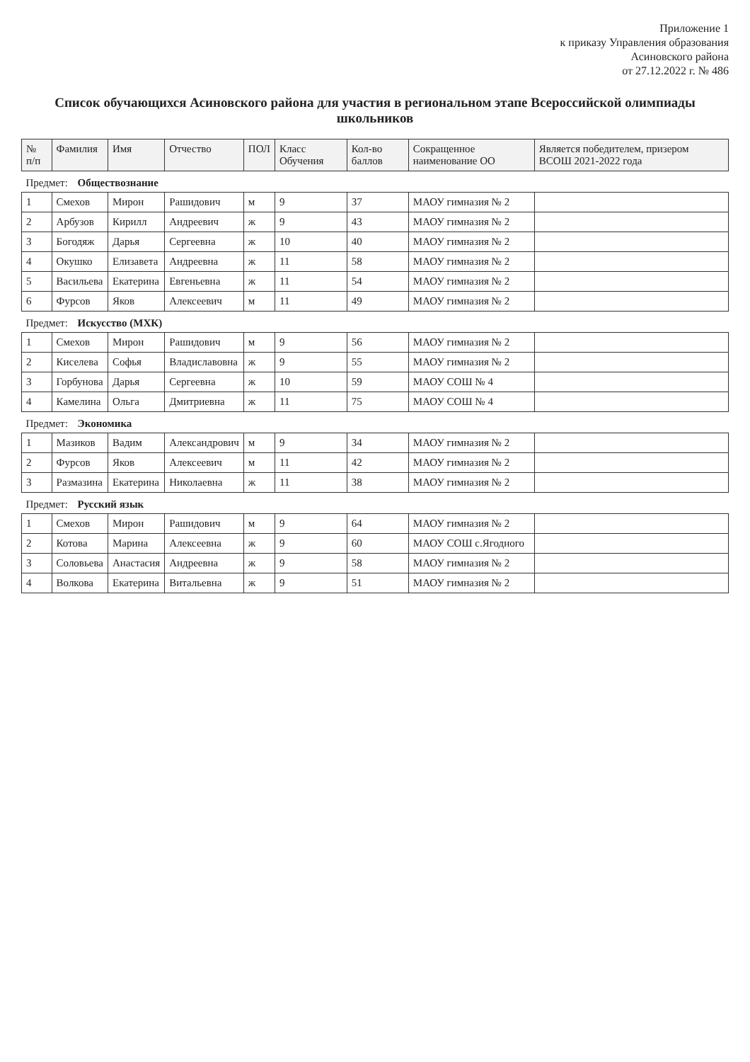Приложение 1
к приказу Управления образования
Асиновского района
от 27.12.2022 г. № 486
Список обучающихся Асиновского района для участия в региональном этапе Всероссийской олимпиады школьников
| № п/п | Фамилия | Имя | Отчество | ПОЛ | Класс Обучения | Кол-во баллов | Сокращенное наименование ОО | Является победителем, призером ВСОШ 2021-2022 года |
| --- | --- | --- | --- | --- | --- | --- | --- | --- |
| Предмет: Обществознание | | | | | | | | |
| 1 | Смехов | Мирон | Рашидович | м | 9 | 37 | МАОУ гимназия № 2 | |
| 2 | Арбузов | Кирилл | Андреевич | ж | 9 | 43 | МАОУ гимназия № 2 | |
| 3 | Богодяж | Дарья | Сергеевна | ж | 10 | 40 | МАОУ гимназия № 2 | |
| 4 | Окушко | Елизавета | Андреевна | ж | 11 | 58 | МАОУ гимназия № 2 | |
| 5 | Васильева | Екатерина | Евгеньевна | ж | 11 | 54 | МАОУ гимназия № 2 | |
| 6 | Фурсов | Яков | Алексеевич | м | 11 | 49 | МАОУ гимназия № 2 | |
| Предмет: Искусство (МХК) | | | | | | | | |
| 1 | Смехов | Мирон | Рашидович | м | 9 | 56 | МАОУ гимназия № 2 | |
| 2 | Киселева | Софья | Владиславовна | ж | 9 | 55 | МАОУ гимназия № 2 | |
| 3 | Горбунова | Дарья | Сергеевна | ж | 10 | 59 | МАОУ СОШ № 4 | |
| 4 | Камелина | Ольга | Дмитриевна | ж | 11 | 75 | МАОУ СОШ № 4 | |
| Предмет: Экономика | | | | | | | | |
| 1 | Мазиков | Вадим | Александрович | м | 9 | 34 | МАОУ гимназия № 2 | |
| 2 | Фурсов | Яков | Алексеевич | м | 11 | 42 | МАОУ гимназия № 2 | |
| 3 | Размазина | Екатерина | Николаевна | ж | 11 | 38 | МАОУ гимназия № 2 | |
| Предмет: Русский язык | | | | | | | | |
| 1 | Смехов | Мирон | Рашидович | м | 9 | 64 | МАОУ гимназия № 2 | |
| 2 | Котова | Марина | Алексеевна | ж | 9 | 60 | МАОУ СОШ с.Ягодного | |
| 3 | Соловьева | Анастасия | Андреевна | ж | 9 | 58 | МАОУ гимназия № 2 | |
| 4 | Волкова | Екатерина | Витальевна | ж | 9 | 51 | МАОУ гимназия № 2 | |